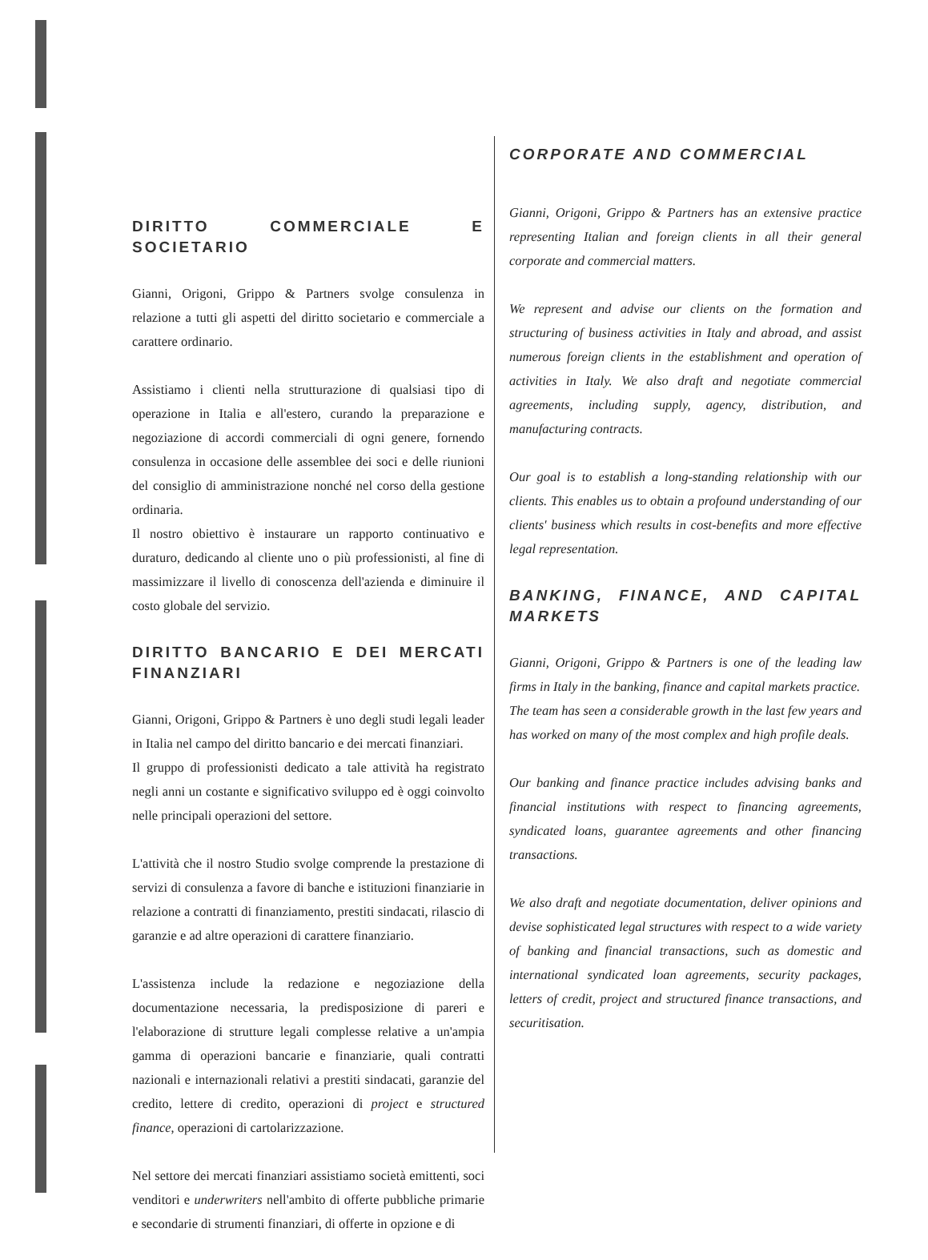DIRITTO COMMERCIALE E SOCIETARIO
Gianni, Origoni, Grippo & Partners svolge consulenza in relazione a tutti gli aspetti del diritto societario e commerciale a carattere ordinario.
Assistiamo i clienti nella strutturazione di qualsiasi tipo di operazione in Italia e all'estero, curando la preparazione e negoziazione di accordi commerciali di ogni genere, fornendo consulenza in occasione delle assemblee dei soci e delle riunioni del consiglio di amministrazione nonché nel corso della gestione ordinaria.
Il nostro obiettivo è instaurare un rapporto continuativo e duraturo, dedicando al cliente uno o più professionisti, al fine di massimizzare il livello di conoscenza dell'azienda e diminuire il costo globale del servizio.
DIRITTO BANCARIO E DEI MERCATI FINANZIARI
Gianni, Origoni, Grippo & Partners è uno degli studi legali leader in Italia nel campo del diritto bancario e dei mercati finanziari.
Il gruppo di professionisti dedicato a tale attività ha registrato negli anni un costante e significativo sviluppo ed è oggi coinvolto nelle principali operazioni del settore.
L'attività che il nostro Studio svolge comprende la prestazione di servizi di consulenza a favore di banche e istituzioni finanziarie in relazione a contratti di finanziamento, prestiti sindacati, rilascio di garanzie e ad altre operazioni di carattere finanziario.
L'assistenza include la redazione e negoziazione della documentazione necessaria, la predisposizione di pareri e l'elaborazione di strutture legali complesse relative a un'ampia gamma di operazioni bancarie e finanziarie, quali contratti nazionali e internazionali relativi a prestiti sindacati, garanzie del credito, lettere di credito, operazioni di project e structured finance, operazioni di cartolarizzazione.
Nel settore dei mercati finanziari assistiamo società emittenti, soci venditori e underwriters nell'ambito di offerte pubbliche primarie e secondarie di strumenti finanziari, di offerte in opzione e di
CORPORATE AND COMMERCIAL
Gianni, Origoni, Grippo & Partners has an extensive practice representing Italian and foreign clients in all their general corporate and commercial matters.
We represent and advise our clients on the formation and structuring of business activities in Italy and abroad, and assist numerous foreign clients in the establishment and operation of activities in Italy. We also draft and negotiate commercial agreements, including supply, agency, distribution, and manufacturing contracts.
Our goal is to establish a long-standing relationship with our clients. This enables us to obtain a profound understanding of our clients' business which results in cost-benefits and more effective legal representation.
BANKING, FINANCE, AND CAPITAL MARKETS
Gianni, Origoni, Grippo & Partners is one of the leading law firms in Italy in the banking, finance and capital markets practice.
The team has seen a considerable growth in the last few years and has worked on many of the most complex and high profile deals.
Our banking and finance practice includes advising banks and financial institutions with respect to financing agreements, syndicated loans, guarantee agreements and other financing transactions.
We also draft and negotiate documentation, deliver opinions and devise sophisticated legal structures with respect to a wide variety of banking and financial transactions, such as domestic and international syndicated loan agreements, security packages, letters of credit, project and structured finance transactions, and securitisation.